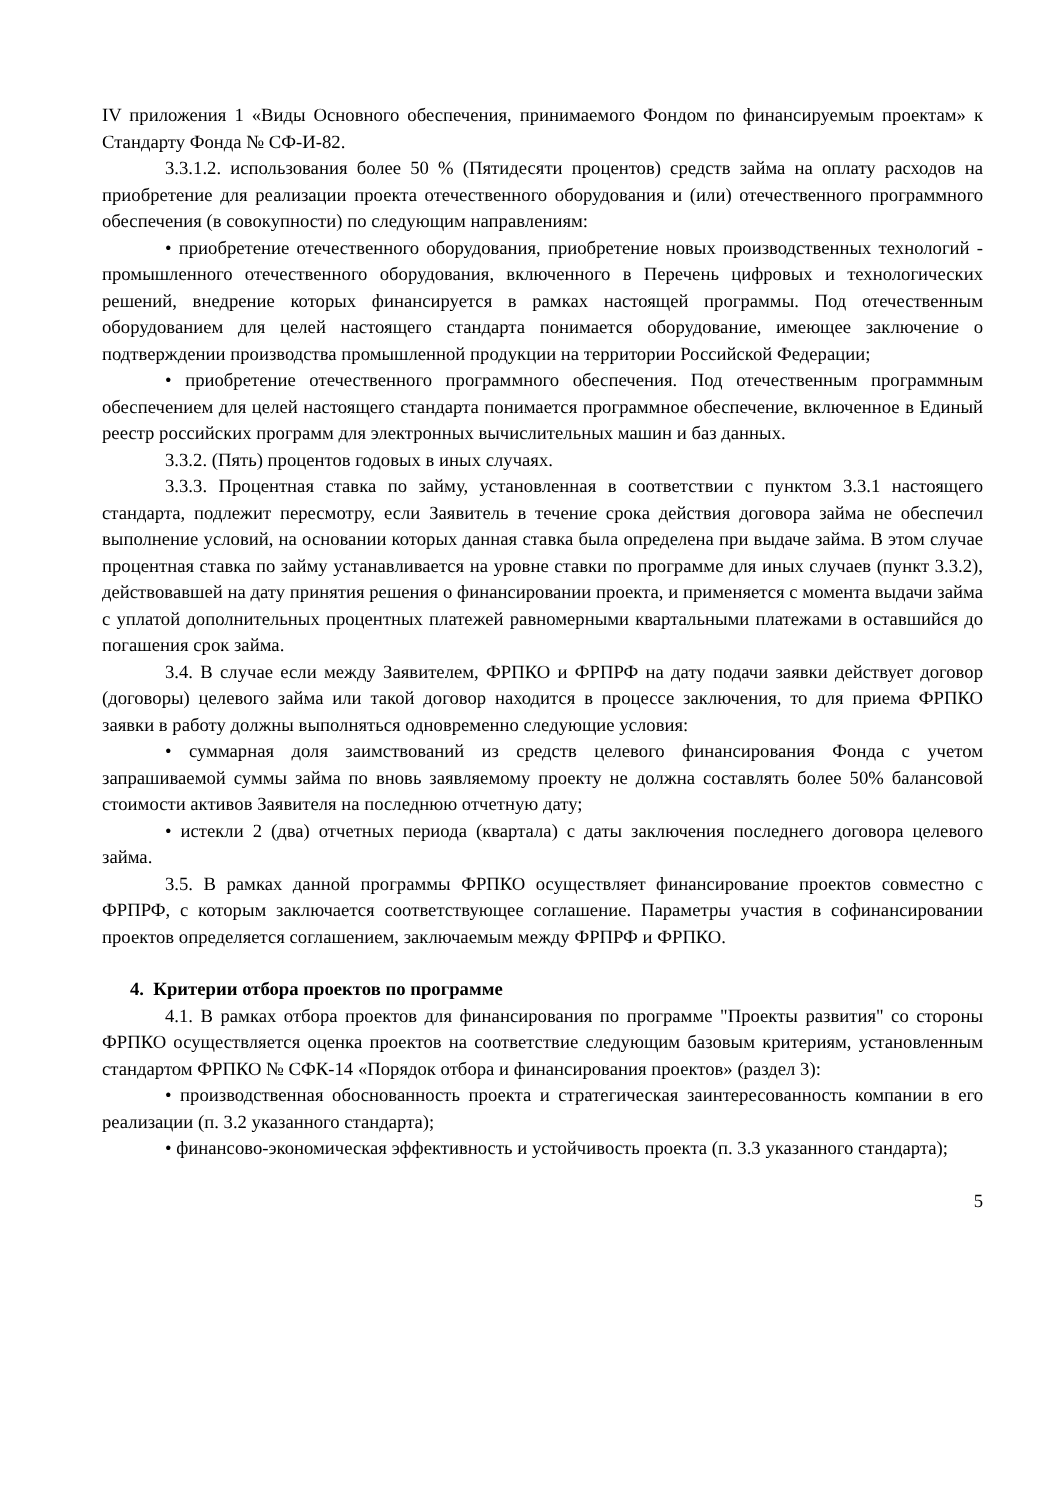IV приложения 1 «Виды Основного обеспечения, принимаемого Фондом по финансируемым проектам» к Стандарту Фонда № СФ-И-82.
3.3.1.2. использования более 50 % (Пятидесяти процентов) средств займа на оплату расходов на приобретение для реализации проекта отечественного оборудования и (или) отечественного программного обеспечения (в совокупности) по следующим направлениям:
• приобретение отечественного оборудования, приобретение новых производственных технологий - промышленного отечественного оборудования, включенного в Перечень цифровых и технологических решений, внедрение которых финансируется в рамках настоящей программы. Под отечественным оборудованием для целей настоящего стандарта понимается оборудование, имеющее заключение о подтверждении производства промышленной продукции на территории Российской Федерации;
• приобретение отечественного программного обеспечения. Под отечественным программным обеспечением для целей настоящего стандарта понимается программное обеспечение, включенное в Единый реестр российских программ для электронных вычислительных машин и баз данных.
3.3.2. (Пять) процентов годовых в иных случаях.
3.3.3. Процентная ставка по займу, установленная в соответствии с пунктом 3.3.1 настоящего стандарта, подлежит пересмотру, если Заявитель в течение срока действия договора займа не обеспечил выполнение условий, на основании которых данная ставка была определена при выдаче займа. В этом случае процентная ставка по займу устанавливается на уровне ставки по программе для иных случаев (пункт 3.3.2), действовавшей на дату принятия решения о финансировании проекта, и применяется с момента выдачи займа с уплатой дополнительных процентных платежей равномерными квартальными платежами в оставшийся до погашения срок займа.
3.4. В случае если между Заявителем, ФРПКО и ФРПРФ на дату подачи заявки действует договор (договоры) целевого займа или такой договор находится в процессе заключения, то для приема ФРПКО заявки в работу должны выполняться одновременно следующие условия:
• суммарная доля заимствований из средств целевого финансирования Фонда с учетом запрашиваемой суммы займа по вновь заявляемому проекту не должна составлять более 50% балансовой стоимости активов Заявителя на последнюю отчетную дату;
• истекли 2 (два) отчетных периода (квартала) с даты заключения последнего договора целевого займа.
3.5. В рамках данной программы ФРПКО осуществляет финансирование проектов совместно с ФРПРФ, с которым заключается соответствующее соглашение. Параметры участия в софинансировании проектов определяется соглашением, заключаемым между ФРПРФ и ФРПКО.
4. Критерии отбора проектов по программе
4.1. В рамках отбора проектов для финансирования по программе "Проекты развития" со стороны ФРПКО осуществляется оценка проектов на соответствие следующим базовым критериям, установленным стандартом ФРПКО № СФК-14 «Порядок отбора и финансирования проектов» (раздел 3):
• производственная обоснованность проекта и стратегическая заинтересованность компании в его реализации (п. 3.2 указанного стандарта);
• финансово-экономическая эффективность и устойчивость проекта (п. 3.3 указанного стандарта);
5